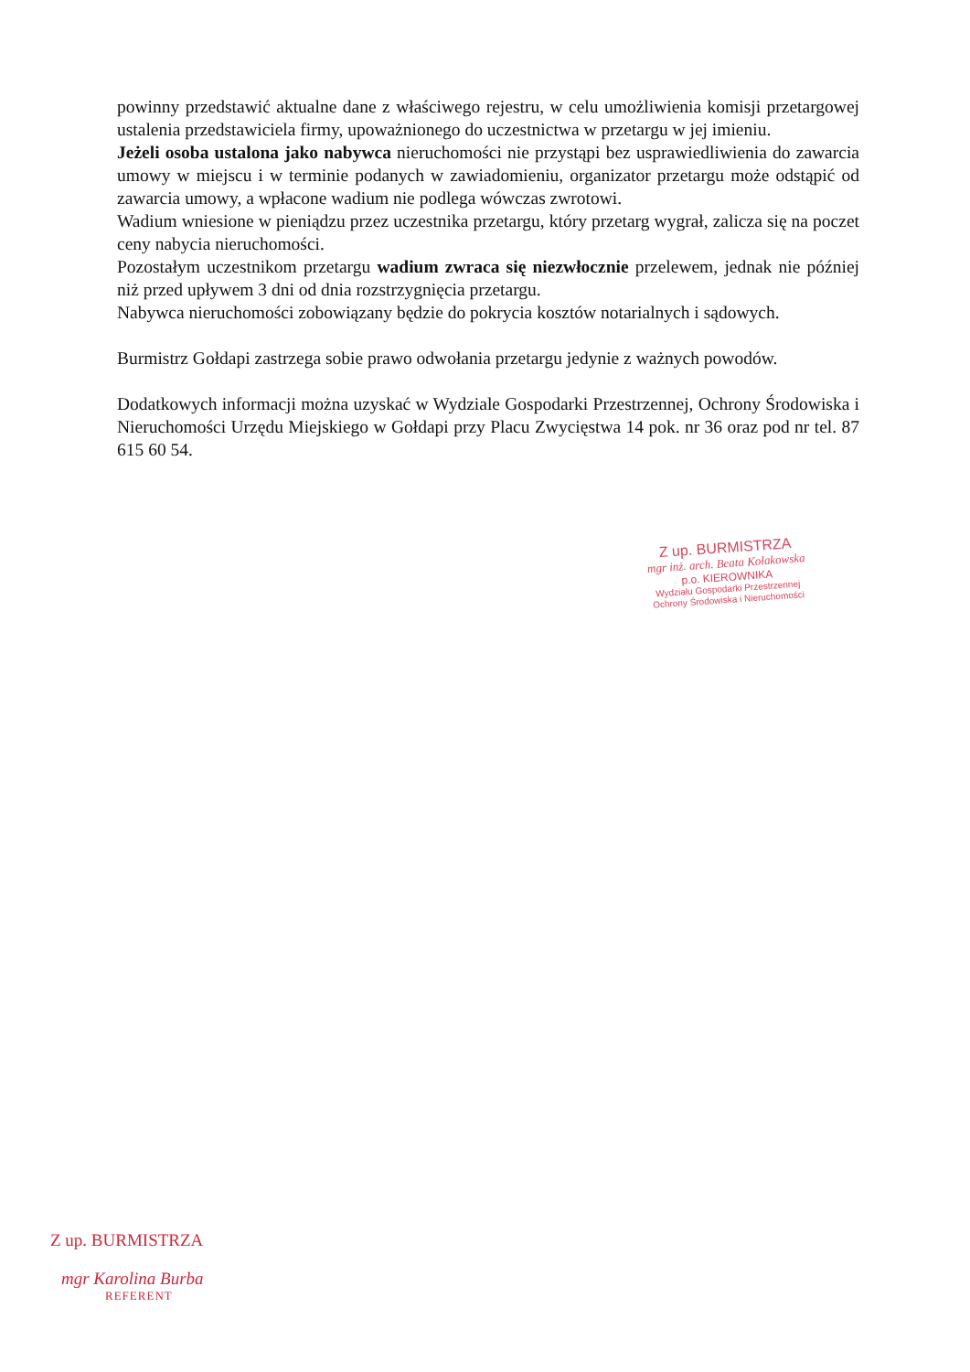powinny przedstawić aktualne dane z właściwego rejestru, w celu umożliwienia komisji przetargowej ustalenia przedstawiciela firmy, upoważnionego do uczestnictwa w przetargu w jej imieniu.
Jeżeli osoba ustalona jako nabywca nieruchomości nie przystąpi bez usprawiedliwienia do zawarcia umowy w miejscu i w terminie podanych w zawiadomieniu, organizator przetargu może odstąpić od zawarcia umowy, a wpłacone wadium nie podlega wówczas zwrotowi.
Wadium wniesione w pieniądzu przez uczestnika przetargu, który przetarg wygrał, zalicza się na poczet ceny nabycia nieruchomości.
Pozostałym uczestnikom przetargu wadium zwraca się niezwłocznie przelewem, jednak nie później niż przed upływem 3 dni od dnia rozstrzygnięcia przetargu.
Nabywca nieruchomości zobowiązany będzie do pokrycia kosztów notarialnych i sądowych.
Burmistrz Gołdapi zastrzega sobie prawo odwołania przetargu jedynie z ważnych powodów.
Dodatkowych informacji można uzyskać w Wydziale Gospodarki Przestrzennej, Ochrony Środowiska i Nieruchomości Urzędu Miejskiego w Gołdapi przy Placu Zwycięstwa 14 pok. nr 36 oraz pod nr tel. 87 615 60 54.
Z up. BURMISTRZA
mgr inż. arch. Beata Kołakowska
p.o. KIEROWNIKA
Wydziału Gospodarki Przestrzennej
Ochrony Środowiska i Nieruchomości
Z up. BURMISTRZA
mgr Karolina Burba
REFERENT